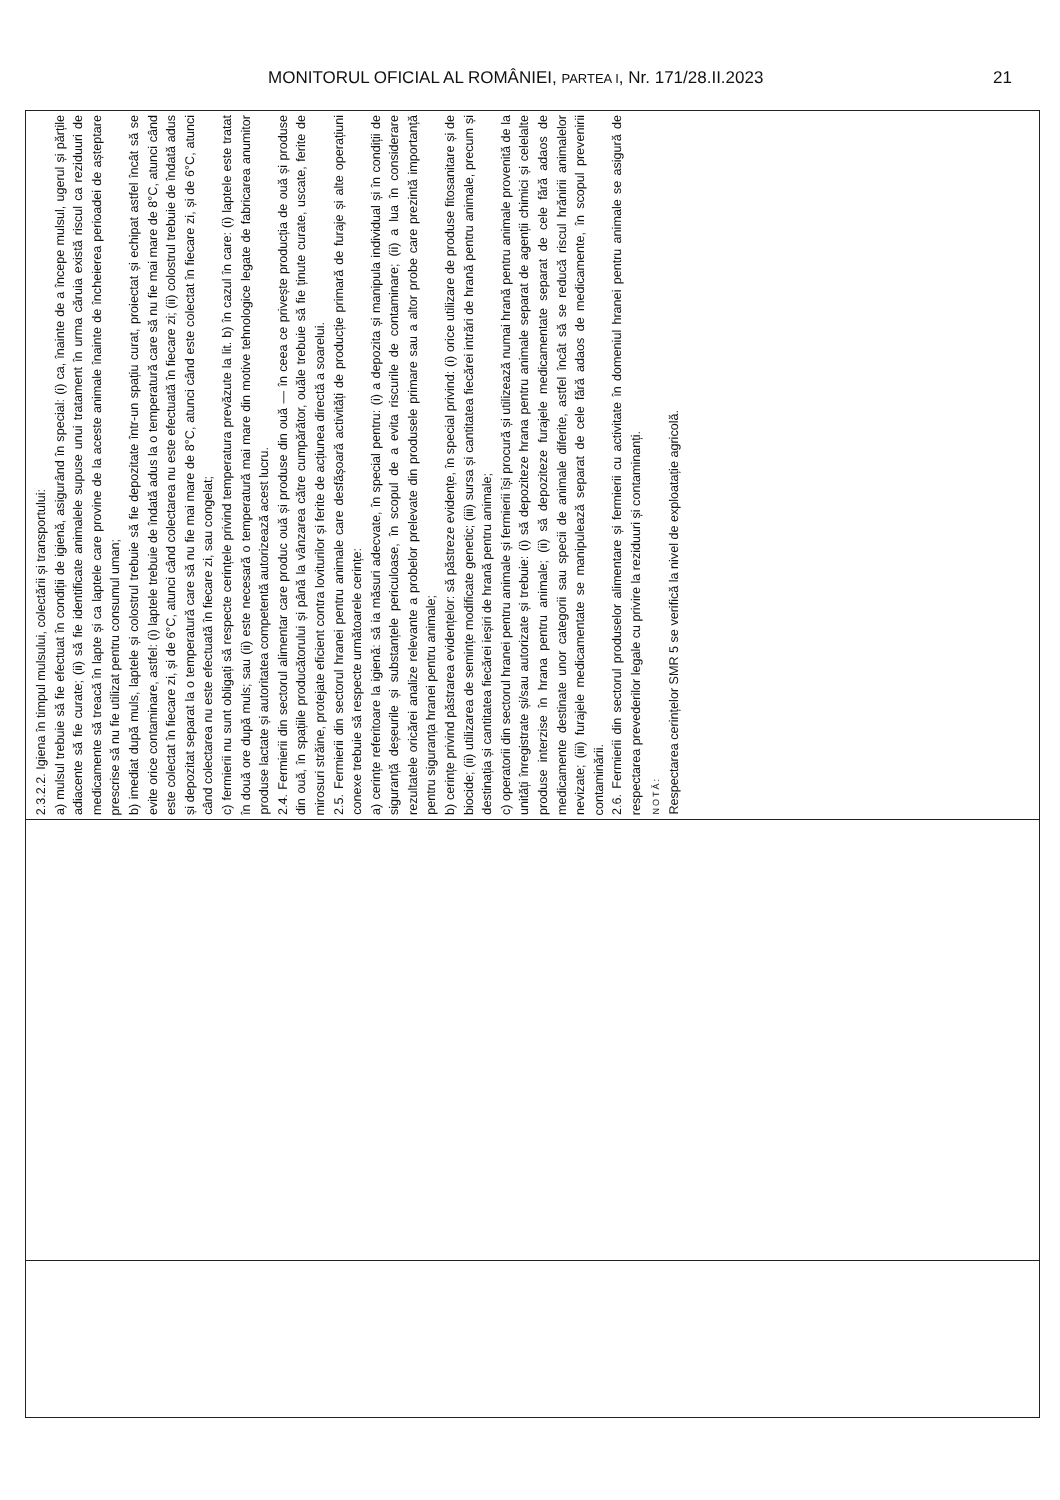MONITORUL OFICIAL AL ROMÂNIEI, PARTEA I, Nr. 171/28.II.2023 21
| 2.3.2.2. Igiena în timpul mulsului, colectării și transportului: a) mulsul trebuie să fie efectuat în condiții de igienă, asigurând în special: (i) ca, înainte de a începe mulsul, ugerul și părțile adiacente să fie curate; (ii) să fie identificate animalele supuse unui tratament în urma căruia există riscul ca reziduuri de medicamente să treacă în lapte și ca laptele care provine de la aceste animale înainte de încheierea perioadei de așteptare prescrise să nu fie utilizat pentru consumul uman; b) imediat după muls, laptele și colostrul trebuie să fie depozitate într-un spațiu curat, proiectat și echipat astfel încât să se evite orice contaminare, astfel: (i) laptele trebuie de îndată adus la o temperatură care să nu fie mai mare de 8°C, atunci când este colectat în fiecare zi, și de 6°C, atunci când colectarea nu este efectuată în fiecare zi; (ii) colostrul trebuie de îndată adus și depozitat separat la o temperatură care să nu fie mai mare de 8°C, atunci când este colectat în fiecare zi, și de 6°C, atunci când colectarea nu este efectuată în fiecare zi, sau congelat; c) fermierii nu sunt obligați să respecte cerințele privind temperatura prevăzute la lit. b) în cazul în care: (i) laptele este tratat în două ore după muls; sau (ii) este necesară o temperatură mai mare din motive tehnologice legate de fabricarea anumitor produse lactate și autoritatea competentă autorizează acest lucru. 2.4. Fermierii din sectorul alimentar care produc ouă și produse din ouă — în ceea ce privește producția de ouă și produse din ouă, în spațiile producătorului și până la vânzarea către cumpărător, ouăle trebuie să fie ținute curate, uscate, ferite de mirosuri străine, protejate eficient contra loviturilor și ferite de acțiunea directă a soarelui. 2.5. Fermierii din sectorul hranei pentru animale care desfășoară activități de producție primară de furaje și alte operațiuni conexe trebuie să respecte următoarele cerințe: a) cerințe referitoare la igienă: să ia măsuri adecvate, în special pentru: (i) a depozita și manipula individual și în condiții de siguranță deșeurile și substanțele periculoase, în scopul de a evita riscurile de contaminare; (ii) a lua în considerare rezultatele oricărei analize relevante a probelor prelevate din produsele primare sau a altor probe care prezintă importanță pentru siguranța hranei pentru animale; b) cerințe privind păstrarea evidențelor: să păstreze evidențe, în special privind: (i) orice utilizare de produse fitosanitare și de biocide; (ii) utilizarea de semințe modificate genetic; (iii) sursa și cantitatea fiecărei intrări de hrană pentru animale, precum și destinația și cantitatea fiecărei ieșiri de hrană pentru animale; c) operatorii din sectorul hranei pentru animale și fermierii își procură și utilizează numai hrană pentru animale provenită de la unități înregistrate și/sau autorizate și trebuie: (i) să depoziteze hrana pentru animale separat de agenții chimici și celelalte produse interzise în hrana pentru animale; (ii) să depoziteze furajele medicamentate separat de cele fără adaos de medicamente destinate unor categorii sau specii de animale diferite, astfel încât să se reducă riscul hrănirii animalelor nevizate; (iii) furajele medicamentate se manipulează separat de cele fără adaos de medicamente, în scopul prevenirii contaminării. 2.6. Fermierii din sectorul produselor alimentare și fermierii cu activitate în domeniul hranei pentru animale se asigură de respectarea prevederilor legale cu privire la reziduuri și contaminanți. NOTĂ: Respectarea cerințelor SMR 5 se verifică la nivel de exploatație agricolă. |